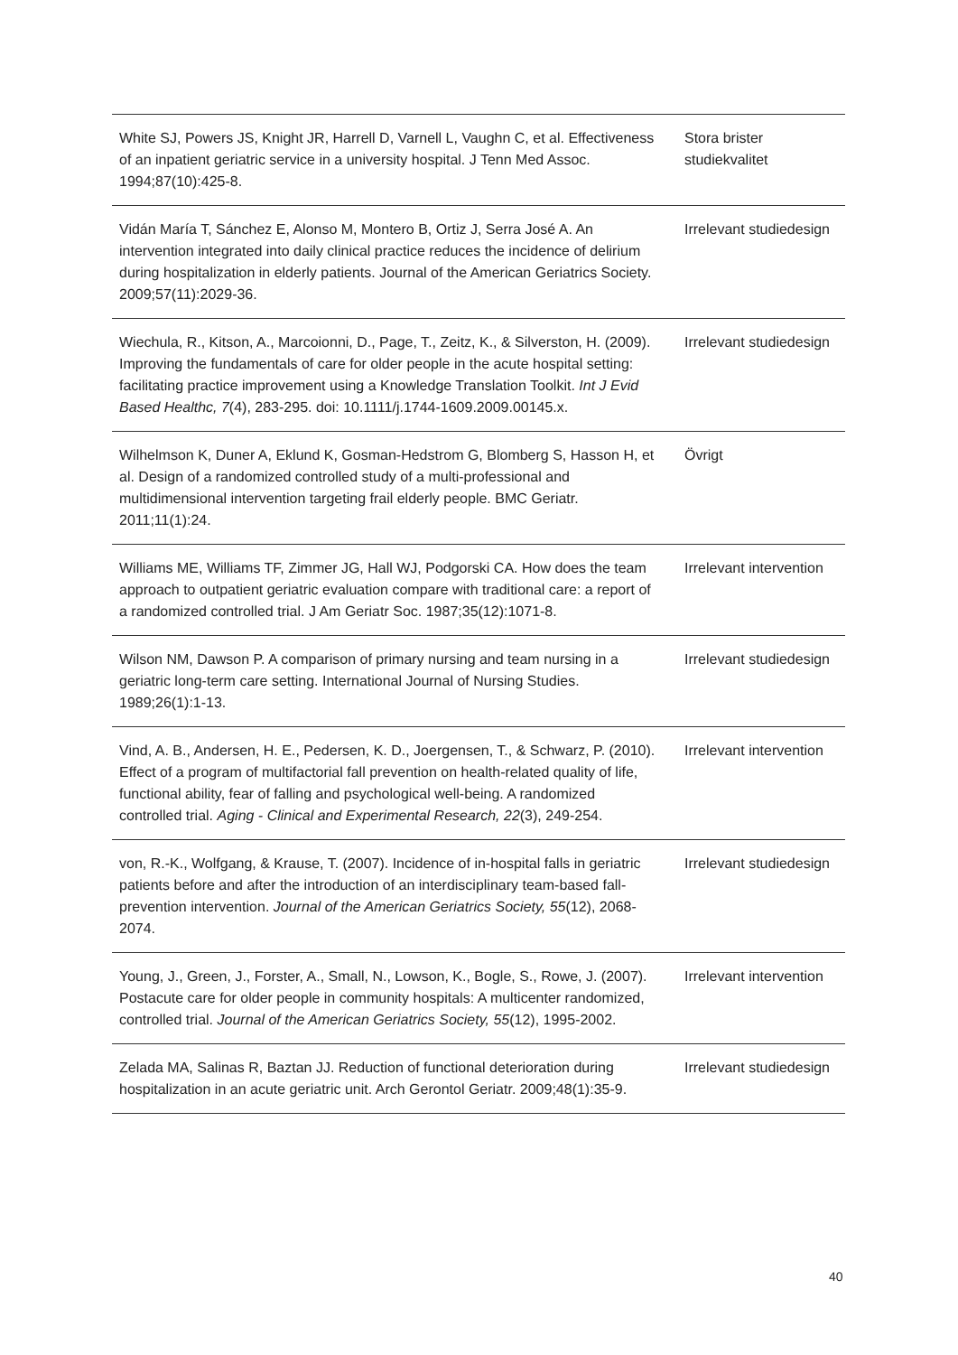| White SJ, Powers JS, Knight JR, Harrell D, Varnell L, Vaughn C, et al. Effectiveness of an inpatient geriatric service in a university hospital. J Tenn Med Assoc. 1994;87(10):425-8. | Stora brister studiekvalitet |
| Vidán María T, Sánchez E, Alonso M, Montero B, Ortiz J, Serra José A. An intervention integrated into daily clinical practice reduces the incidence of delirium during hospitalization in elderly patients. Journal of the American Geriatrics Society. 2009;57(11):2029-36. | Irrelevant studiedesign |
| Wiechula, R., Kitson, A., Marcoionni, D., Page, T., Zeitz, K., & Silverston, H. (2009). Improving the fundamentals of care for older people in the acute hospital setting: facilitating practice improvement using a Knowledge Translation Toolkit. Int J Evid Based Healthc, 7 (4), 283-295. doi: 10.1111/j.1744-1609.2009.00145.x. | Irrelevant studiedesign |
| Wilhelmson K, Duner A, Eklund K, Gosman-Hedstrom G, Blomberg S, Hasson H, et al. Design of a randomized controlled study of a multi-professional and multidimensional intervention targeting frail elderly people. BMC Geriatr. 2011;11(1):24. | Övrigt |
| Williams ME, Williams TF, Zimmer JG, Hall WJ, Podgorski CA. How does the team approach to outpatient geriatric evaluation compare with traditional care: a report of a randomized controlled trial. J Am Geriatr Soc. 1987;35(12):1071-8. | Irrelevant intervention |
| Wilson NM, Dawson P. A comparison of primary nursing and team nursing in a geriatric long-term care setting. International Journal of Nursing Studies. 1989;26(1):1-13. | Irrelevant studiedesign |
| Vind, A. B., Andersen, H. E., Pedersen, K. D., Joergensen, T., & Schwarz, P. (2010). Effect of a program of multifactorial fall prevention on health-related quality of life, functional ability, fear of falling and psychological well-being. A randomized controlled trial. Aging - Clinical and Experimental Research, 22 (3), 249-254. | Irrelevant intervention |
| von, R.-K., Wolfgang, & Krause, T. (2007). Incidence of in-hospital falls in geriatric patients before and after the introduction of an interdisciplinary team-based fall-prevention intervention. Journal of the American Geriatrics Society, 55 (12), 2068-2074. | Irrelevant studiedesign |
| Young, J., Green, J., Forster, A., Small, N., Lowson, K., Bogle, S., Rowe, J. (2007). Postacute care for older people in community hospitals: A multicenter randomized, controlled trial. Journal of the American Geriatrics Society, 55 (12), 1995-2002. | Irrelevant intervention |
| Zelada MA, Salinas R, Baztan JJ. Reduction of functional deterioration during hospitalization in an acute geriatric unit. Arch Gerontol Geriatr. 2009;48(1):35-9. | Irrelevant studiedesign |
40